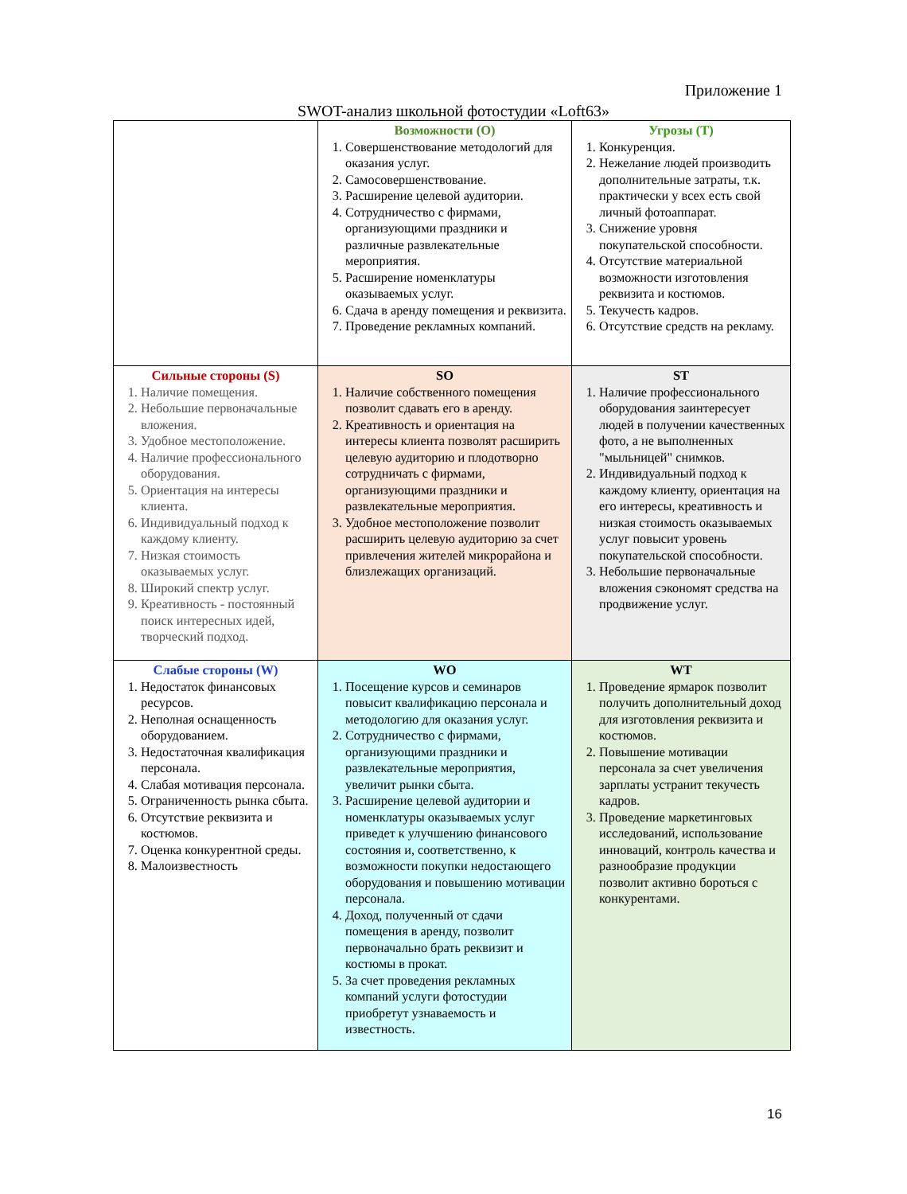Приложение 1
SWOT-анализ школьной фотостудии «Loft63»
| | Возможности (O) 1. Совершенствование методологий для оказания услуг. 2. Самосовершенствование. 3. Расширение целевой аудитории. 4. Сотрудничество с фирмами, организующими праздники и различные развлекательные мероприятия. 5. Расширение номенклатуры оказываемых услуг. 6. Сдача в аренду помещения и реквизита. 7. Проведение рекламных компаний. | Угрозы (T) 1. Конкуренция. 2. Нежелание людей производить дополнительные затраты, т.к. практически у всех есть свой личный фотоаппарат. 3. Снижение уровня покупательской способности. 4. Отсутствие материальной возможности изготовления реквизита и костюмов. 5. Текучесть кадров. 6. Отсутствие средств на рекламу. |
| Сильные стороны (S) 1. Наличие помещения. 2. Небольшие первоначальные вложения. 3. Удобное местоположение. 4. Наличие профессионального оборудования. 5. Ориентация на интересы клиента. 6. Индивидуальный подход к каждому клиенту. 7. Низкая стоимость оказываемых услуг. 8. Широкий спектр услуг. 9. Креативность - постоянный поиск интересных идей, творческий подход. | SO 1. Наличие собственного помещения позволит сдавать его в аренду. 2. Креативность и ориентация на интересы клиента позволят расширить целевую аудиторию и плодотворно сотрудничать с фирмами, организующими праздники и развлекательные мероприятия. 3. Удобное местоположение позволит расширить целевую аудиторию за счет привлечения жителей микрорайона и близлежащих организаций. | ST 1. Наличие профессионального оборудования заинтересует людей в получении качественных фото, а не выполненных "мыльницей" снимков. 2. Индивидуальный подход к каждому клиенту, ориентация на его интересы, креативность и низкая стоимость оказываемых услуг повысит уровень покупательской способности. 3. Небольшие первоначальные вложения сэкономят средства на продвижение услуг. |
| Слабые стороны (W) 1. Недостаток финансовых ресурсов. 2. Неполная оснащенность оборудованием. 3. Недостаточная квалификация персонала. 4. Слабая мотивация персонала. 5. Ограниченность рынка сбыта. 6. Отсутствие реквизита и костюмов. 7. Оценка конкурентной среды. 8. Малоизвестность | WO 1. Посещение курсов и семинаров повысит квалификацию персонала и методологию для оказания услуг. 2. Сотрудничество с фирмами, организующими праздники и развлекательные мероприятия, увеличит рынки сбыта. 3. Расширение целевой аудитории и номенклатуры оказываемых услуг приведет к улучшению финансового состояния и, соответственно, к возможности покупки недостающего оборудования и повышению мотивации персонала. 4. Доход, полученный от сдачи помещения в аренду, позволит первоначально брать реквизит и костюмы в прокат. 5. За счет проведения рекламных компаний услуги фотостудии приобретут узнаваемость и известность. | WT 1. Проведение ярмарок позволит получить дополнительный доход для изготовления реквизита и костюмов. 2. Повышение мотивации персонала за счет увеличения зарплаты устранит текучесть кадров. 3. Проведение маркетинговых исследований, использование инноваций, контроль качества и разнообразие продукции позволит активно бороться с конкурентами. |
16